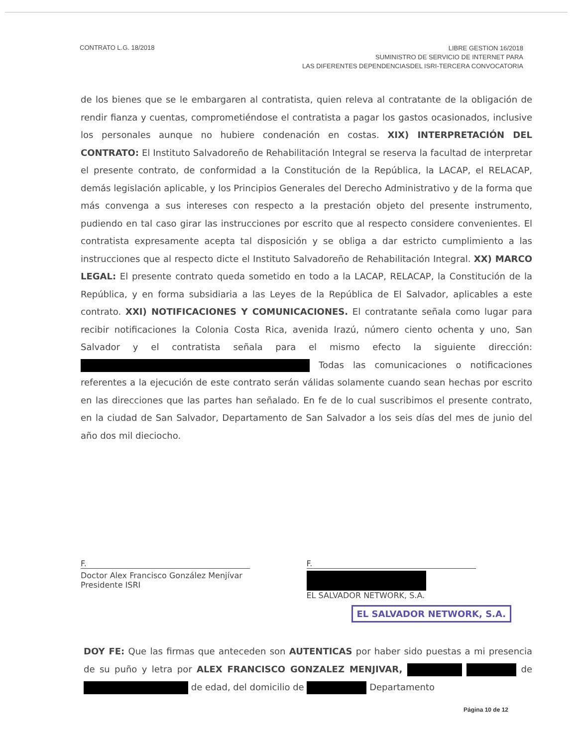CONTRATO L.G. 18/2018
LIBRE GESTION 16/2018
SUMINISTRO DE SERVICIO DE INTERNET PARA
LAS DIFERENTES DEPENDENCIASDEL ISRI-TERCERA CONVOCATORIA
de los bienes que se le embargaren al contratista, quien releva al contratante de la obligación de rendir fianza y cuentas, comprometiéndose el contratista a pagar los gastos ocasionados, inclusive los personales aunque no hubiere condenación en costas. XIX) INTERPRETACIÓN DEL CONTRATO: El Instituto Salvadoreño de Rehabilitación Integral se reserva la facultad de interpretar el presente contrato, de conformidad a la Constitución de la República, la LACAP, el RELACAP, demás legislación aplicable, y los Principios Generales del Derecho Administrativo y de la forma que más convenga a sus intereses con respecto a la prestación objeto del presente instrumento, pudiendo en tal caso girar las instrucciones por escrito que al respecto considere convenientes. El contratista expresamente acepta tal disposición y se obliga a dar estricto cumplimiento a las instrucciones que al respecto dicte el Instituto Salvadoreño de Rehabilitación Integral. XX) MARCO LEGAL: El presente contrato queda sometido en todo a la LACAP, RELACAP, la Constitución de la República, y en forma subsidiaria a las Leyes de la República de El Salvador, aplicables a este contrato. XXI) NOTIFICACIONES Y COMUNICACIONES. El contratante señala como lugar para recibir notificaciones la Colonia Costa Rica, avenida Irazú, número ciento ochenta y uno, San Salvador y el contratista señala para el mismo efecto la siguiente dirección: Todas las comunicaciones o notificaciones referentes a la ejecución de este contrato serán válidas solamente cuando sean hechas por escrito en las direcciones que las partes han señalado. En fe de lo cual suscribimos el presente contrato, en la ciudad de San Salvador, Departamento de San Salvador a los seis días del mes de junio del año dos mil dieciocho.
F.
Doctor Alex Francisco González Menjívar
Presidente ISRI
F.
EL SALVADOR NETWORK, S.A.
EL SALVADOR NETWORK, S.A.
DOY FE: Que las firmas que anteceden son AUTENTICAS por haber sido puestas a mi presencia de su puño y letra por ALEX FRANCISCO GONZALEZ MENJIVAR, de de edad, del domicilio de Departamento
Página 10 de 12